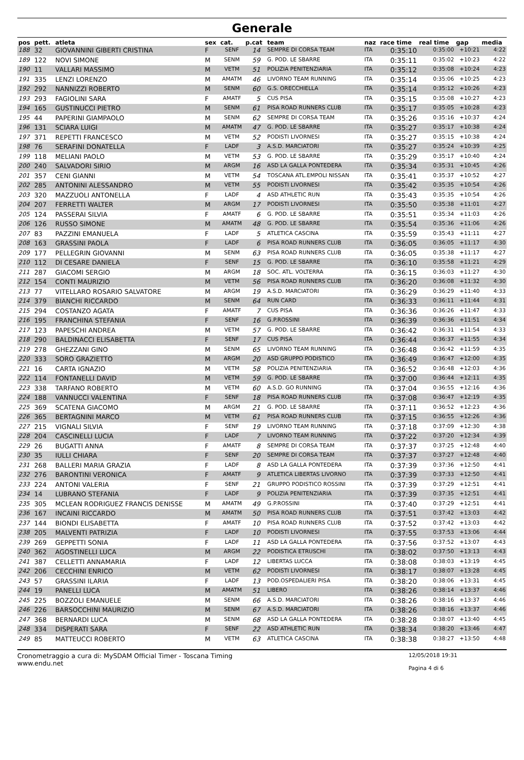Generale
| pos | pett. | atleta | sex | cat. | p.cat | team | naz | race time | real time | gap | media |
| --- | --- | --- | --- | --- | --- | --- | --- | --- | --- | --- | --- |
| 188 | 32 | GIOVANNINI GIBERTI CRISTINA | F | SENF | 14 | SEMPRE DI CORSA TEAM | ITA | 0:35:10 | 0:35:00 | +10:21 | 4:22 |
| 189 | 122 | NOVI SIMONE | M | SENM | 59 | G. POD. LE SBARRE | ITA | 0:35:11 | 0:35:02 | +10:23 | 4:22 |
| 190 | 11 | VALLARI MASSIMO | M | VETM | 51 | POLIZIA PENITENZIARIA | ITA | 0:35:12 | 0:35:08 | +10:24 | 4:23 |
| 191 | 335 | LENZI LORENZO | M | AMATM | 46 | LIVORNO TEAM RUNNING | ITA | 0:35:14 | 0:35:06 | +10:25 | 4:23 |
| 192 | 292 | NANNIZZI ROBERTO | M | SENM | 60 | G.S. ORECCHIELLA | ITA | 0:35:14 | 0:35:12 | +10:26 | 4:23 |
| 193 | 293 | FAGIOLINI SARA | F | AMATF | 5 | CUS PISA | ITA | 0:35:15 | 0:35:08 | +10:27 | 4:23 |
| 194 | 165 | GUSTINUCCI PIETRO | M | SENM | 61 | PISA ROAD RUNNERS CLUB | ITA | 0:35:17 | 0:35:05 | +10:28 | 4:23 |
| 195 | 44 | PAPERINI GIAMPAOLO | M | SENM | 62 | SEMPRE DI CORSA TEAM | ITA | 0:35:26 | 0:35:16 | +10:37 | 4:24 |
| 196 | 131 | SCIARA LUIGI | M | AMATM | 47 | G. POD. LE SBARRE | ITA | 0:35:27 | 0:35:17 | +10:38 | 4:24 |
| 197 | 371 | REPETTI FRANCESCO | M | VETM | 52 | PODISTI LIVORNESI | ITA | 0:35:27 | 0:35:15 | +10:38 | 4:24 |
| 198 | 76 | SERAFINI DONATELLA | F | LADF | 3 | A.S.D. MARCIATORI | ITA | 0:35:27 | 0:35:24 | +10:39 | 4:25 |
| 199 | 118 | MELIANI PAOLO | M | VETM | 53 | G. POD. LE SBARRE | ITA | 0:35:29 | 0:35:17 | +10:40 | 4:24 |
| 200 | 240 | SALVADORI SIRIO | M | ARGM | 16 | ASD LA GALLA PONTEDERA | ITA | 0:35:34 | 0:35:31 | +10:45 | 4:26 |
| 201 | 357 | CENI GIANNI | M | VETM | 54 | TOSCANA ATL.EMPOLI NISSAN | ITA | 0:35:41 | 0:35:37 | +10:52 | 4:27 |
| 202 | 285 | ANTONINI ALESSANDRO | M | VETM | 55 | PODISTI LIVORNESI | ITA | 0:35:42 | 0:35:35 | +10:54 | 4:26 |
| 203 | 320 | MAZZUOLI ANTONELLA | F | LADF | 4 | ASD ATHLETIC RUN | ITA | 0:35:43 | 0:35:35 | +10:54 | 4:26 |
| 204 | 207 | FERRETTI WALTER | M | ARGM | 17 | PODISTI LIVORNESI | ITA | 0:35:50 | 0:35:38 | +11:01 | 4:27 |
| 205 | 124 | PASSERAI SILVIA | F | AMATF | 6 | G. POD. LE SBARRE | ITA | 0:35:51 | 0:35:34 | +11:03 | 4:26 |
| 206 | 126 | RUSSO SIMONE | M | AMATM | 48 | G. POD. LE SBARRE | ITA | 0:35:54 | 0:35:36 | +11:06 | 4:26 |
| 207 | 83 | PAZZINI EMANUELA | F | LADF | 5 | ATLETICA CASCINA | ITA | 0:35:59 | 0:35:43 | +11:11 | 4:27 |
| 208 | 163 | GRASSINI PAOLA | F | LADF | 6 | PISA ROAD RUNNERS CLUB | ITA | 0:36:05 | 0:36:05 | +11:17 | 4:30 |
| 209 | 177 | PELLEGRIN GIOVANNI | M | SENM | 63 | PISA ROAD RUNNERS CLUB | ITA | 0:36:05 | 0:35:38 | +11:17 | 4:27 |
| 210 | 112 | DI CESARE DANIELA | F | SENF | 15 | G. POD. LE SBARRE | ITA | 0:36:10 | 0:35:58 | +11:21 | 4:29 |
| 211 | 287 | GIACOMI SERGIO | M | ARGM | 18 | SOC. ATL. VOLTERRA | ITA | 0:36:15 | 0:36:03 | +11:27 | 4:30 |
| 212 | 154 | CONTI MAURIZIO | M | VETM | 56 | PISA ROAD RUNNERS CLUB | ITA | 0:36:20 | 0:36:08 | +11:32 | 4:30 |
| 213 | 77 | VITELLARO ROSARIO SALVATORE | M | ARGM | 19 | A.S.D. MARCIATORI | ITA | 0:36:29 | 0:36:29 | +11:40 | 4:33 |
| 214 | 379 | BIANCHI RICCARDO | M | SENM | 64 | RUN CARD | ITA | 0:36:33 | 0:36:11 | +11:44 | 4:31 |
| 215 | 294 | COSTANZO AGATA | F | AMATF | 7 | CUS PISA | ITA | 0:36:36 | 0:36:26 | +11:47 | 4:33 |
| 216 | 195 | FRANCHINA STEFANIA | F | SENF | 16 | G.P.ROSSINI | ITA | 0:36:39 | 0:36:36 | +11:51 | 4:34 |
| 217 | 123 | PAPESCHI ANDREA | M | VETM | 57 | G. POD. LE SBARRE | ITA | 0:36:42 | 0:36:31 | +11:54 | 4:33 |
| 218 | 290 | BALDINACCI ELISABETTA | F | SENF | 17 | CUS PISA | ITA | 0:36:44 | 0:36:37 | +11:55 | 4:34 |
| 219 | 278 | GHEZZANI GINO | M | SENM | 65 | LIVORNO TEAM RUNNING | ITA | 0:36:48 | 0:36:42 | +11:59 | 4:35 |
| 220 | 333 | SORO GRAZIETTO | M | ARGM | 20 | ASD GRUPPO PODISTICO | ITA | 0:36:49 | 0:36:47 | +12:00 | 4:35 |
| 221 | 16 | CARTA IGNAZIO | M | VETM | 58 | POLIZIA PENITENZIARIA | ITA | 0:36:52 | 0:36:48 | +12:03 | 4:36 |
| 222 | 114 | FONTANELLI DAVID | M | VETM | 59 | G. POD. LE SBARRE | ITA | 0:37:00 | 0:36:44 | +12:11 | 4:35 |
| 223 | 338 | TARFANO ROBERTO | M | VETM | 60 | A.S.D. GO RUNNING | ITA | 0:37:04 | 0:36:55 | +12:16 | 4:36 |
| 224 | 188 | VANNUCCI VALENTINA | F | SENF | 18 | PISA ROAD RUNNERS CLUB | ITA | 0:37:08 | 0:36:47 | +12:19 | 4:35 |
| 225 | 369 | SCATENA GIACOMO | M | ARGM | 21 | G. POD. LE SBARRE | ITA | 0:37:11 | 0:36:52 | +12:23 | 4:36 |
| 226 | 365 | BERTAGNINI MARCO | M | VETM | 61 | PISA ROAD RUNNERS CLUB | ITA | 0:37:15 | 0:36:55 | +12:26 | 4:36 |
| 227 | 215 | VIGNALI SILVIA | F | SENF | 19 | LIVORNO TEAM RUNNING | ITA | 0:37:18 | 0:37:09 | +12:30 | 4:38 |
| 228 | 204 | CASCINELLI LUCIA | F | LADF | 7 | LIVORNO TEAM RUNNING | ITA | 0:37:22 | 0:37:20 | +12:34 | 4:39 |
| 229 | 26 | BUGATTI ANNA | F | AMATF | 8 | SEMPRE DI CORSA TEAM | ITA | 0:37:37 | 0:37:25 | +12:48 | 4:40 |
| 230 | 35 | IULLI CHIARA | F | SENF | 20 | SEMPRE DI CORSA TEAM | ITA | 0:37:37 | 0:37:27 | +12:48 | 4:40 |
| 231 | 268 | BALLERI MARIA GRAZIA | F | LADF | 8 | ASD LA GALLA PONTEDERA | ITA | 0:37:39 | 0:37:36 | +12:50 | 4:41 |
| 232 | 276 | BARONTINI VERONICA | F | AMATF | 9 | ATLETICA LIBERTAS LIVORNO | ITA | 0:37:39 | 0:37:33 | +12:50 | 4:41 |
| 233 | 224 | ANTONI VALERIA | F | SENF | 21 | GRUPPO PODISTICO ROSSINI | ITA | 0:37:39 | 0:37:29 | +12:51 | 4:41 |
| 234 | 14 | LUBRANO STEFANIA | F | LADF | 9 | POLIZIA PENITENZIARIA | ITA | 0:37:39 | 0:37:35 | +12:51 | 4:41 |
| 235 | 305 | MCLEAN RODRIGUEZ FRANCIS DENISSE | M | AMATM | 49 | G.P.ROSSINI | ITA | 0:37:40 | 0:37:29 | +12:51 | 4:41 |
| 236 | 167 | INCAINI RICCARDO | M | AMATM | 50 | PISA ROAD RUNNERS CLUB | ITA | 0:37:51 | 0:37:42 | +13:03 | 4:42 |
| 237 | 144 | BIONDI ELISABETTA | F | AMATF | 10 | PISA ROAD RUNNERS CLUB | ITA | 0:37:52 | 0:37:42 | +13:03 | 4:42 |
| 238 | 205 | MALVENTI PATRIZIA | F | LADF | 10 | PODISTI LIVORNESI | ITA | 0:37:55 | 0:37:53 | +13:06 | 4:44 |
| 239 | 269 | GEPPETTI SONIA | F | LADF | 11 | ASD LA GALLA PONTEDERA | ITA | 0:37:56 | 0:37:52 | +13:07 | 4:43 |
| 240 | 362 | AGOSTINELLI LUCA | M | ARGM | 22 | PODISTICA ETRUSCHI | ITA | 0:38:02 | 0:37:50 | +13:13 | 4:43 |
| 241 | 387 | CELLETTI ANNAMARIA | F | LADF | 12 | LIBERTAS LUCCA | ITA | 0:38:08 | 0:38:03 | +13:19 | 4:45 |
| 242 | 206 | CECCHINI ENRICO | M | VETM | 62 | PODISTI LIVORNESI | ITA | 0:38:17 | 0:38:07 | +13:28 | 4:45 |
| 243 | 57 | GRASSINI ILARIA | F | LADF | 13 | POD.OSPEDALIERI PISA | ITA | 0:38:20 | 0:38:06 | +13:31 | 4:45 |
| 244 | 19 | PANELLI LUCA | M | AMATM | 51 | LIBERO | ITA | 0:38:26 | 0:38:14 | +13:37 | 4:46 |
| 245 | 225 | BOZZOLI EMANUELE | M | SENM | 66 | A.S.D. MARCIATORI | ITA | 0:38:26 | 0:38:16 | +13:37 | 4:46 |
| 246 | 226 | BARSOCCHINI MAURIZIO | M | SENM | 67 | A.S.D. MARCIATORI | ITA | 0:38:26 | 0:38:16 | +13:37 | 4:46 |
| 247 | 368 | BERNARDI LUCA | M | SENM | 68 | ASD LA GALLA PONTEDERA | ITA | 0:38:28 | 0:38:07 | +13:40 | 4:45 |
| 248 | 334 | DISPERATI SARA | F | SENF | 22 | ASD ATHLETIC RUN | ITA | 0:38:34 | 0:38:20 | +13:46 | 4:47 |
| 249 | 85 | MATTEUCCI ROBERTO | M | VETM | 63 | ATLETICA CASCINA | ITA | 0:38:38 | 0:38:27 | +13:50 | 4:48 |
Cronometraggio a cura di: MySDAM Official Timer - Toscana Timing
www.endu.net
12/05/2018 19:31
Pagina 4 di 6